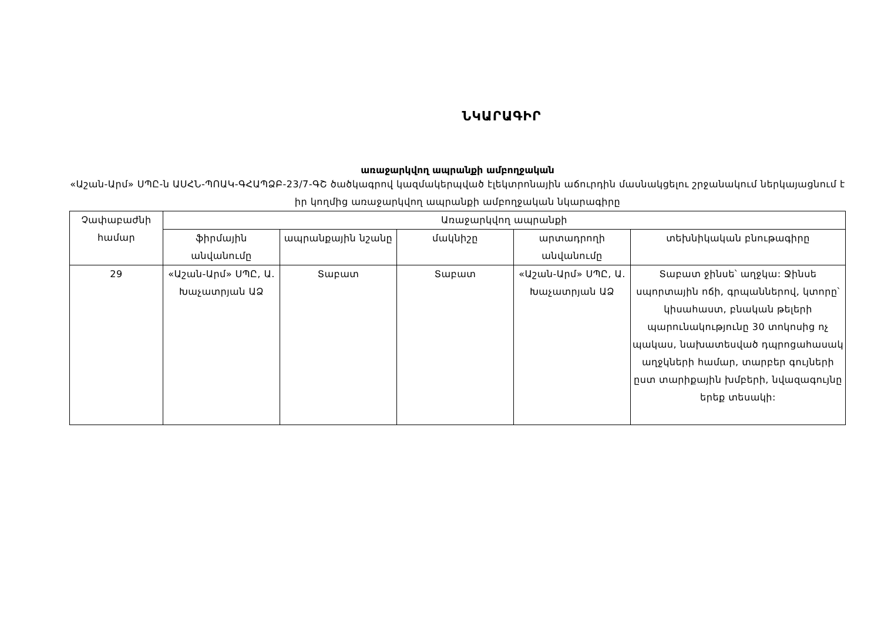ՆԿԱՐԱԳԻՐ
առաջարկվող ապրանքի ամբողջական
«Աշան-Արմ» ՍՊԸ-ն ԱՍՀՆ-ՊՈԱԿ-ԳՀԱՊՁԲ-23/7-ԳՇ ծածկագրով կազմակերպված էլեկտրոնային աճուրդին մասնակցելու շրջանակում ներկայացնում է իր կողմից առաջարկվող ապրանքի ամբողջական նկարագիրը
| Չափաբաժնի համար | Առաջարկվող ապրանքի | | | | |
| --- | --- | --- | --- | --- | --- |
| | ֆիրմային անվանումը | ապրանքային նշանը | մակնիշը | արտադրողի անվանումը | տեխնիկական բնութագիրը |
| 29 | «Աշան-Արմ» ՍՊԸ, Ա. Խաչատրյան ԱՁ | Տաբատ | Տաբատ | «Աշան-Արմ» ՍՊԸ, Ա. Խաչատրյան ԱՁ | Տաբատ ջինսե՝ աղջկա: Ջինսե սպորտային ոճի, գրպաններով, կտորը՝ կիսահաստ, բնական թելերի պարունակությունը 30 տոկոսից ոչ պակաս, նախատեսված դպրոցահասակ աղջկների համար, տարբեր գույների ըստ տարիքային խմբերի, նվազագույնը երեք տեսակի: |